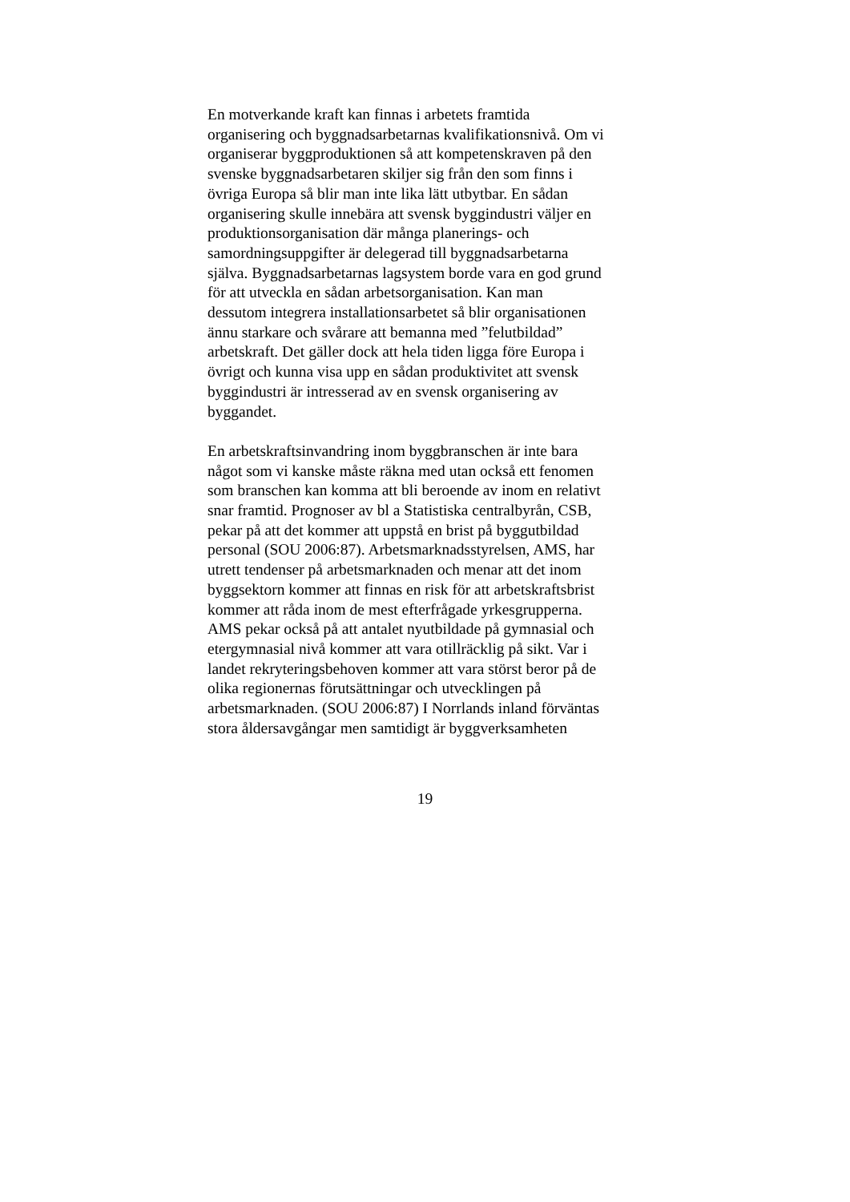En motverkande kraft kan finnas i arbetets framtida organisering och byggnadsarbetarnas kvalifikationsnivå. Om vi organiserar byggproduktionen så att kompetenskraven på den svenske byggnadsarbetaren skiljer sig från den som finns i övriga Europa så blir man inte lika lätt utbytbar. En sådan organisering skulle innebära att svensk byggindustri väljer en produktionsorganisation där många planerings- och samordningsuppgifter är delegerad till byggnadsarbetarna själva. Byggnadsarbetarnas lagsystem borde vara en god grund för att utveckla en sådan arbetsorganisation. Kan man dessutom integrera installationsarbetet så blir organisationen ännu starkare och svårare att bemanna med ”felutbildad” arbetskraft. Det gäller dock att hela tiden ligga före Europa i övrigt och kunna visa upp en sådan produktivitet att svensk byggindustri är intresserad av en svensk organisering av byggandet.
En arbetskraftsinvandring inom byggbranschen är inte bara något som vi kanske måste räkna med utan också ett fenomen som branschen kan komma att bli beroende av inom en relativt snar framtid. Prognoser av bl a Statistiska centralbyrån, CSB, pekar på att det kommer att uppstå en brist på byggutbildad personal (SOU 2006:87). Arbetsmarknadsstyrelsen, AMS, har utrett tendenser på arbetsmarknaden och menar att det inom byggsektorn kommer att finnas en risk för att arbetskraftsbrist kommer att råda inom de mest efterfrågade yrkesgrupperna. AMS pekar också på att antalet nyutbildade på gymnasial och etergymnasial nivå kommer att vara otillräcklig på sikt. Var i landet rekryteringsbehoven kommer att vara störst beror på de olika regionernas förutsättningar och utvecklingen på arbetsmarknaden. (SOU 2006:87) I Norrlands inland förväntas stora åldersavgångar men samtidigt är byggverksamheten
19